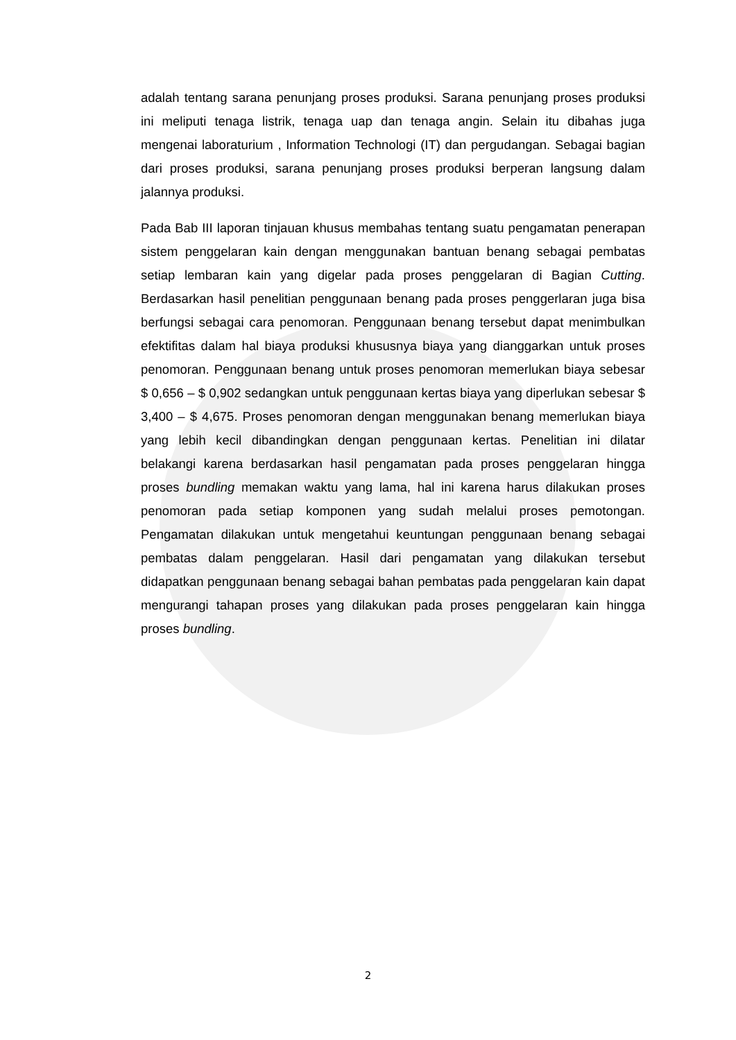adalah tentang sarana penunjang proses produksi. Sarana penunjang proses produksi ini meliputi tenaga listrik, tenaga uap dan tenaga angin. Selain itu dibahas juga mengenai laboraturium , Information Technologi (IT) dan pergudangan. Sebagai bagian dari proses produksi, sarana penunjang proses produksi berperan langsung dalam jalannya produksi.
Pada Bab III laporan tinjauan khusus membahas tentang suatu pengamatan penerapan sistem penggelaran kain dengan menggunakan bantuan benang sebagai pembatas setiap lembaran kain yang digelar pada proses penggelaran di Bagian Cutting. Berdasarkan hasil penelitian penggunaan benang pada proses penggerlaran juga bisa berfungsi sebagai cara penomoran. Penggunaan benang tersebut dapat menimbulkan efektifitas dalam hal biaya produksi khususnya biaya yang dianggarkan untuk proses penomoran. Penggunaan benang untuk proses penomoran memerlukan biaya sebesar $ 0,656 – $ 0,902 sedangkan untuk penggunaan kertas biaya yang diperlukan sebesar $ 3,400 – $ 4,675. Proses penomoran dengan menggunakan benang memerlukan biaya yang lebih kecil dibandingkan dengan penggunaan kertas. Penelitian ini dilatar belakangi karena berdasarkan hasil pengamatan pada proses penggelaran hingga proses bundling memakan waktu yang lama, hal ini karena harus dilakukan proses penomoran pada setiap komponen yang sudah melalui proses pemotongan. Pengamatan dilakukan untuk mengetahui keuntungan penggunaan benang sebagai pembatas dalam penggelaran. Hasil dari pengamatan yang dilakukan tersebut didapatkan penggunaan benang sebagai bahan pembatas pada penggelaran kain dapat mengurangi tahapan proses yang dilakukan pada proses penggelaran kain hingga proses bundling.
2